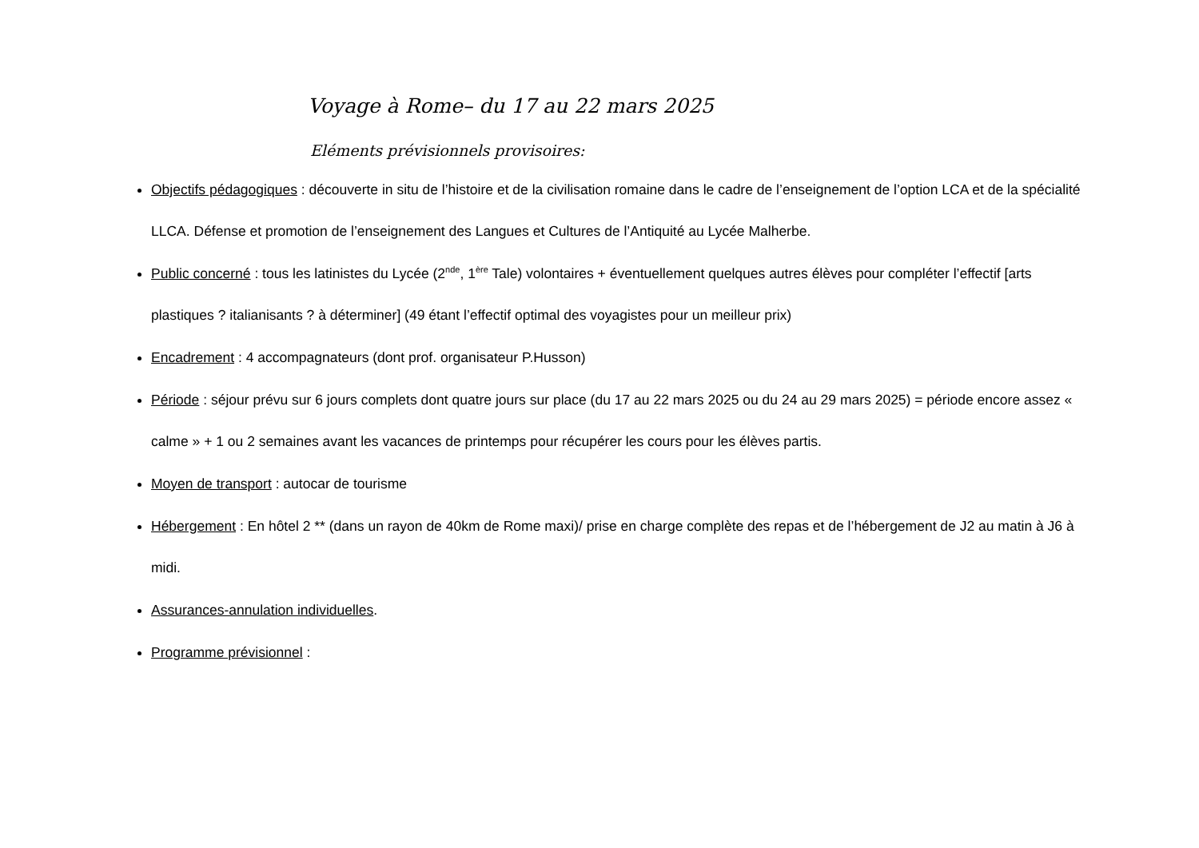Voyage à Rome– du 17 au 22 mars 2025
Eléments prévisionnels provisoires:
Objectifs pédagogiques : découverte in situ de l’histoire et de la civilisation romaine dans le cadre de l’enseignement de l’option LCA et de la spécialité LLCA. Défense et promotion de l’enseignement des Langues et Cultures de l’Antiquité au Lycée Malherbe.
Public concerné : tous les latinistes du Lycée (2<sup>nde</sup>, 1<sup>ère</sup> Tale) volontaires + éventuellement quelques autres élèves pour compléter l’effectif [arts plastiques ? italianisants ? à déterminer] (49 étant l’effectif optimal des voyagistes pour un meilleur prix)
Encadrement : 4 accompagnateurs (dont prof. organisateur P.Husson)
Période : séjour prévu sur 6 jours complets dont quatre jours sur place (du 17 au 22 mars 2025 ou du 24 au 29 mars 2025) = période encore assez « calme » + 1 ou 2 semaines avant les vacances de printemps pour récupérer les cours pour les élèves partis.
Moyen de transport : autocar de tourisme
Hébergement : En hôtel 2 ** (dans un rayon de 40km de Rome maxi)/ prise en charge complète des repas et de l’hébergement de J2 au matin à J6 à midi.
Assurances-annulation individuelles.
Programme prévisionnel :